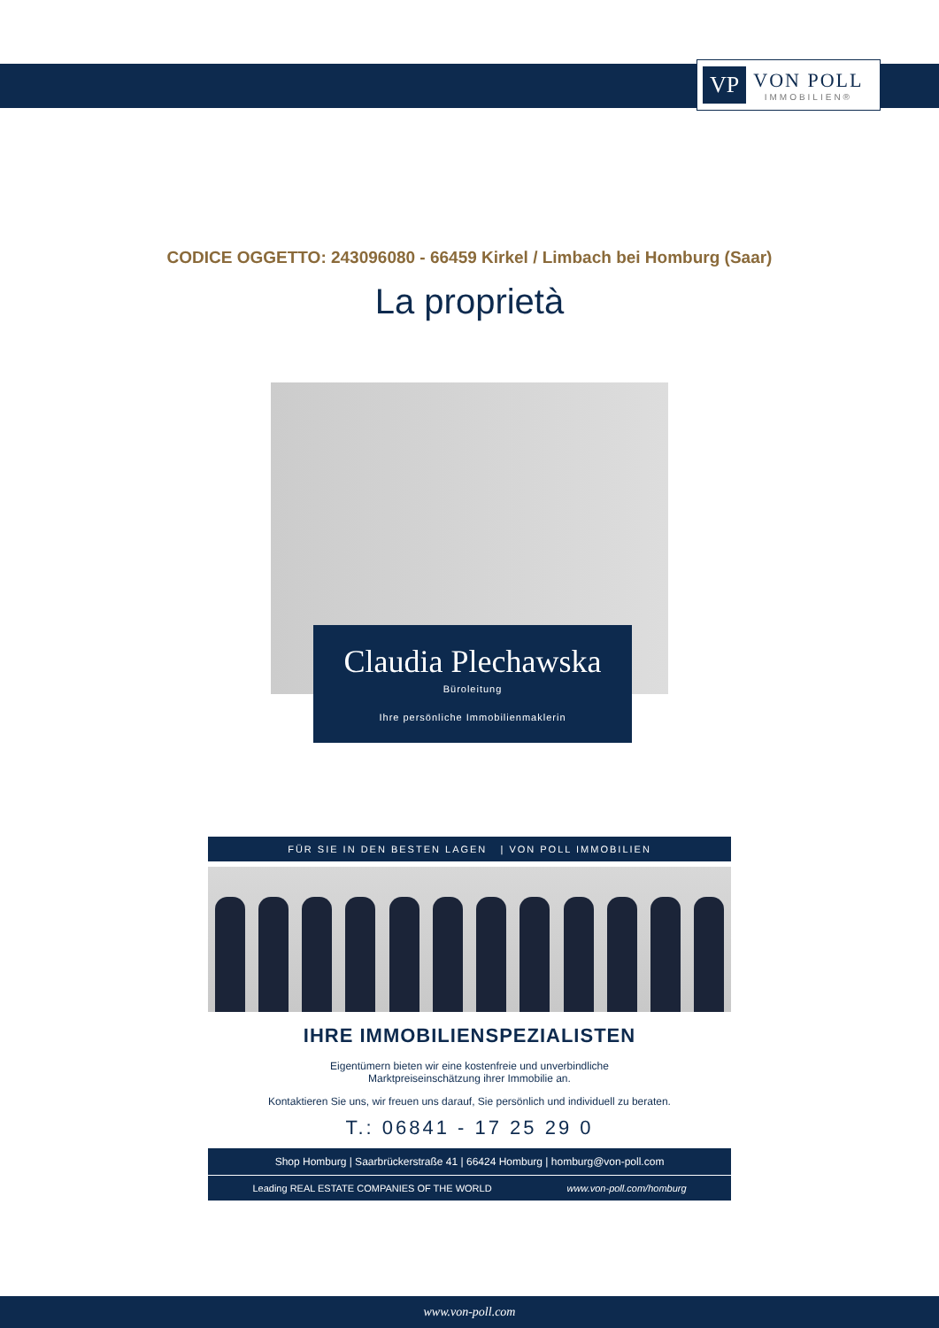VP
VON POLL
IMMOBILIEN®
CODICE OGGETTO: 243096080 - 66459 Kirkel / Limbach bei Homburg (Saar)
La proprietà
Claudia Plechawska
Büroleitung
Ihre persönliche Immobilienmaklerin
FÜR SIE IN DEN BESTEN LAGEN | VON POLL IMMOBILIEN
IHRE IMMOBILIENSPEZIALISTEN
Eigentümern bieten wir eine kostenfreie und unverbindliche
Marktpreiseinschätzung ihrer Immobilie an.
Kontaktieren Sie uns, wir freuen uns darauf, Sie persönlich und individuell zu beraten.
T.: 06841 - 17 25 29 0
Shop Homburg | Saarbrückerstraße 41 | 66424 Homburg | homburg@von-poll.com
Leading REAL ESTATE COMPANIES OF THE WORLD www.von-poll.com/homburg
www.von-poll.com